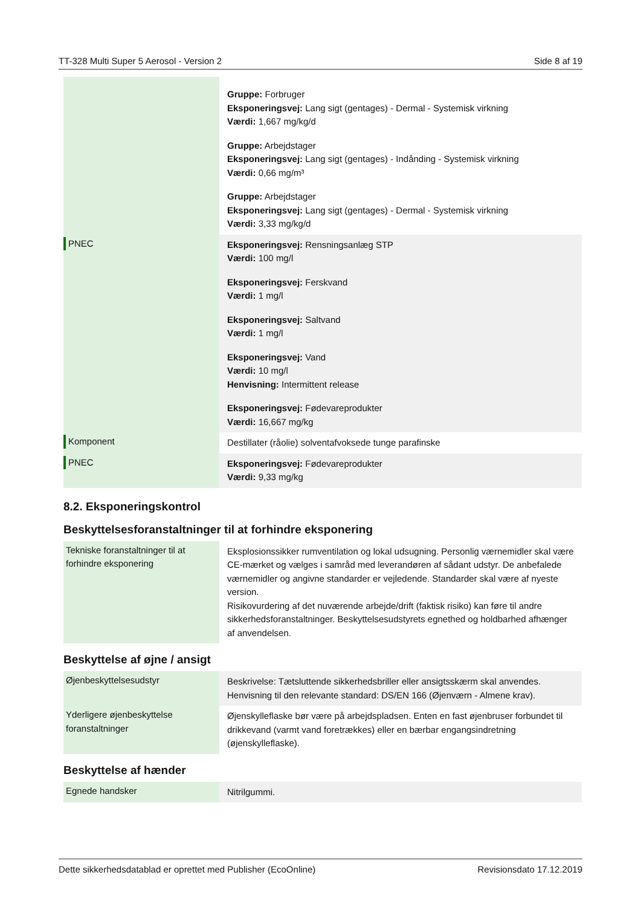TT-328 Multi Super 5 Aerosol - Version 2 Side 8 af 19
| | Gruppe: Forbruger Eksponeringsvej: Lang sigt (gentages) - Dermal - Systemisk virkning Værdi: 1,667 mg/kg/d Gruppe: Arbejdstager Eksponeringsvej: Lang sigt (gentages) - Indånding - Systemisk virkning Værdi: 0,66 mg/m³ Gruppe: Arbejdstager Eksponeringsvej: Lang sigt (gentages) - Dermal - Systemisk virkning Værdi: 3,33 mg/kg/d |
| PNEC | Eksponeringsvej: Rensningsanlæg STP Værdi: 100 mg/l Eksponeringsvej: Ferskvand Værdi: 1 mg/l Eksponeringsvej: Saltvand Værdi: 1 mg/l Eksponeringsvej: Vand Værdi: 10 mg/l Henvisning: Intermittent release Eksponeringsvej: Fødevareprodukter Værdi: 16,667 mg/kg |
| Komponent | Destillater (råolie) solventafvoksede tunge parafinske |
| PNEC | Eksponeringsvej: Fødevareprodukter Værdi: 9,33 mg/kg |
8.2. Eksponeringskontrol
Beskyttelsesforanstaltninger til at forhindre eksponering
| Tekniske foranstaltninger til at forhindre eksponering | Eksplosionssikker rumventilation og lokal udsugning. Personlig værnemidler skal være CE-mærket og vælges i samråd med leverandøren af sådant udstyr. De anbefalede værnemidler og angivne standarder er vejledende. Standarder skal være af nyeste version. Risikovurdering af det nuværende arbejde/drift (faktisk risiko) kan føre til andre sikkerhedsforanstaltninger. Beskyttelsesudstyrets egnethed og holdbarhed afhænger af anvendelsen. |
Beskyttelse af øjne / ansigt
| Øjenbeskyttelsesudstyr | Beskrivelse: Tætsluttende sikkerhedsbriller eller ansigtsskærm skal anvendes. Henvisning til den relevante standard: DS/EN 166 (Øjenværn - Almene krav). |
| Yderligere øjenbeskyttelse foranstaltninger | Øjenskylleflaske bør være på arbejdspladsen. Enten en fast øjenbruser forbundet til drikkevand (varmt vand foretrækkes) eller en bærbar engangsindretning (øjenskylleflaske). |
Beskyttelse af hænder
| Egnede handsker | Nitrilgummi. |
Dette sikkerhedsdatablad er oprettet med Publisher (EcoOnline) Revisionsdato 17.12.2019